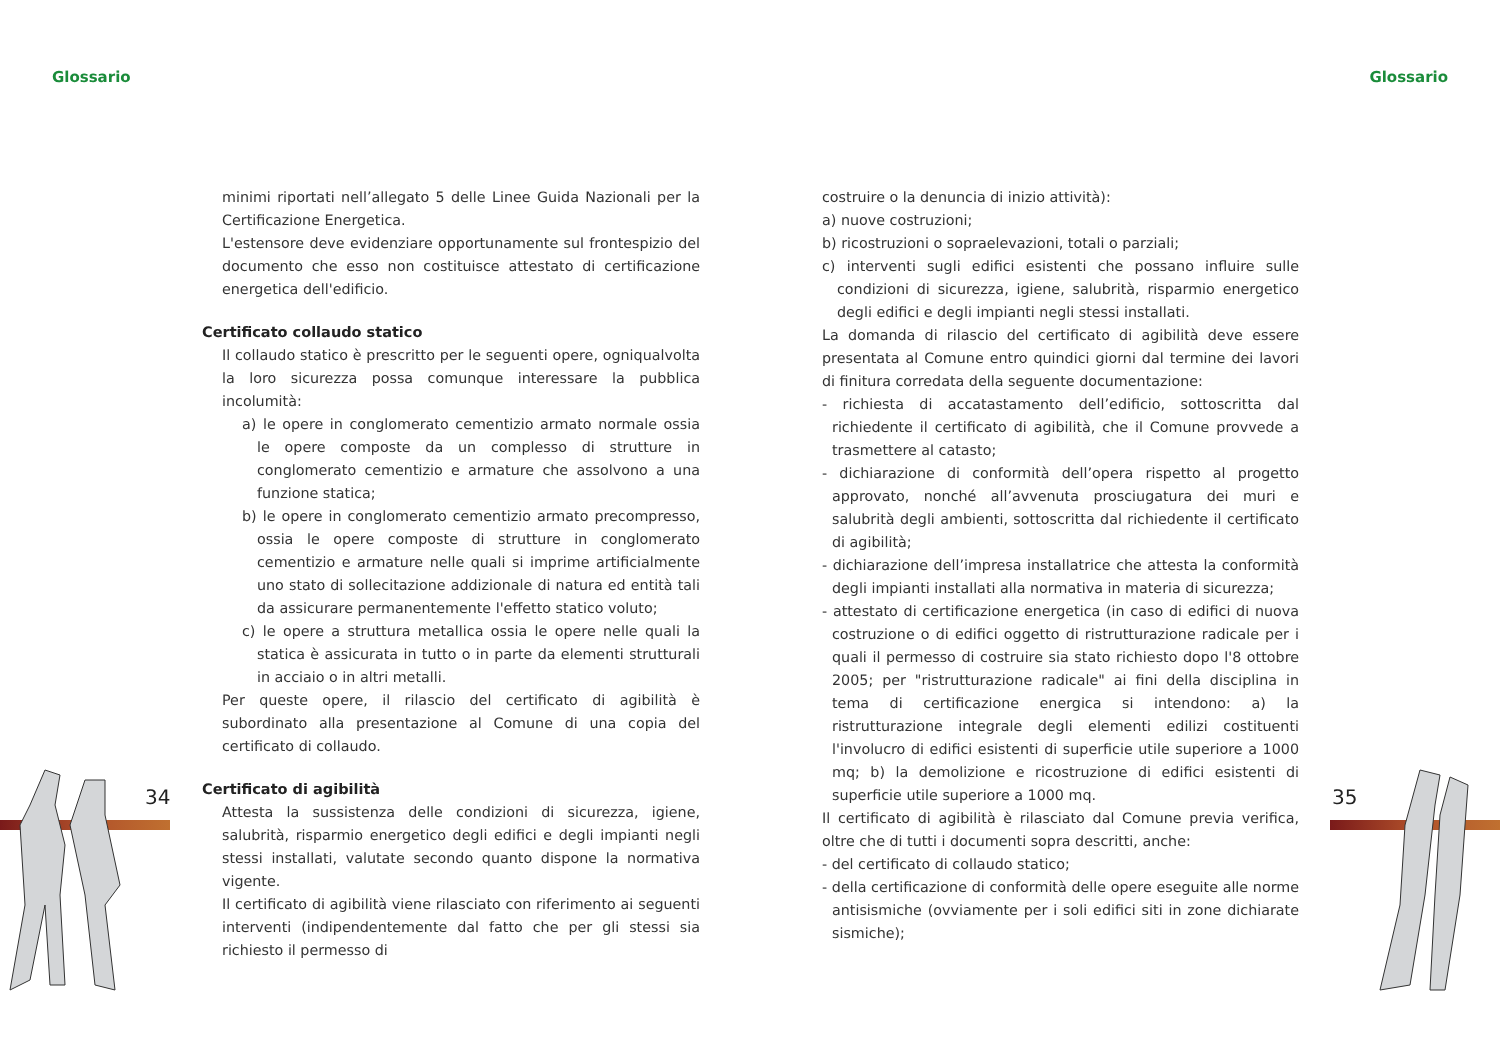Glossario Glossario
minimi riportati nell’allegato 5 delle Linee Guida Nazionali per la Certificazione Energetica.
L'estensore deve evidenziare opportunamente sul frontespizio del documento che esso non costituisce attestato di certificazione energetica dell'edificio.
Certificato collaudo statico
Il collaudo statico è prescritto per le seguenti opere, ogniqualvolta la loro sicurezza possa comunque interessare la pubblica incolumità:
a) le opere in conglomerato cementizio armato normale ossia le opere composte da un complesso di strutture in conglomerato cementizio e armature che assolvono a una funzione statica;
b) le opere in conglomerato cementizio armato precompresso, ossia le opere composte di strutture in conglomerato cementizio e armature nelle quali si imprime artificialmente uno stato di sollecitazione addizionale di natura ed entità tali da assicurare permanentemente l'effetto statico voluto;
c) le opere a struttura metallica ossia le opere nelle quali la statica è assicurata in tutto o in parte da elementi strutturali in acciaio o in altri metalli.
Per queste opere, il rilascio del certificato di agibilità è subordinato alla presentazione al Comune di una copia del certificato di collaudo.
Certificato di agibilità
Attesta la sussistenza delle condizioni di sicurezza, igiene, salubrità, risparmio energetico degli edifici e degli impianti negli stessi installati, valutate secondo quanto dispone la normativa vigente.
Il certificato di agibilità viene rilasciato con riferimento ai seguenti interventi (indipendentemente dal fatto che per gli stessi sia richiesto il permesso di
costruire o la denuncia di inizio attività):
a) nuove costruzioni;
b) ricostruzioni o sopraelevazioni, totali o parziali;
c) interventi sugli edifici esistenti che possano influire sulle condizioni di sicurezza, igiene, salubrità, risparmio energetico degli edifici e degli impianti negli stessi installati.
La domanda di rilascio del certificato di agibilità deve essere presentata al Comune entro quindici giorni dal termine dei lavori di finitura corredata della seguente documentazione:
- richiesta di accatastamento dell’edificio, sottoscritta dal richiedente il certificato di agibilità, che il Comune provvede a trasmettere al catasto;
- dichiarazione di conformità dell’opera rispetto al progetto approvato, nonché all’avvenuta prosciugatura dei muri e salubrità degli ambienti, sottoscritta dal richiedente il certificato di agibilità;
- dichiarazione dell’impresa installatrice che attesta la conformità degli impianti installati alla normativa in materia di sicurezza;
- attestato di certificazione energetica (in caso di edifici di nuova costruzione o di edifici oggetto di ristrutturazione radicale per i quali il permesso di costruire sia stato richiesto dopo l'8 ottobre 2005; per "ristrutturazione radicale" ai fini della disciplina in tema di certificazione energica si intendono: a) la ristrutturazione integrale degli elementi edilizi costituenti l'involucro di edifici esistenti di superficie utile superiore a 1000 mq; b) la demolizione e ricostruzione di edifici esistenti di superficie utile superiore a 1000 mq.
Il certificato di agibilità è rilasciato dal Comune previa verifica, oltre che di tutti i documenti sopra descritti, anche:
- del certificato di collaudo statico;
- della certificazione di conformità delle opere eseguite alle norme antisismiche (ovviamente per i soli edifici siti in zone dichiarate sismiche);
34 35